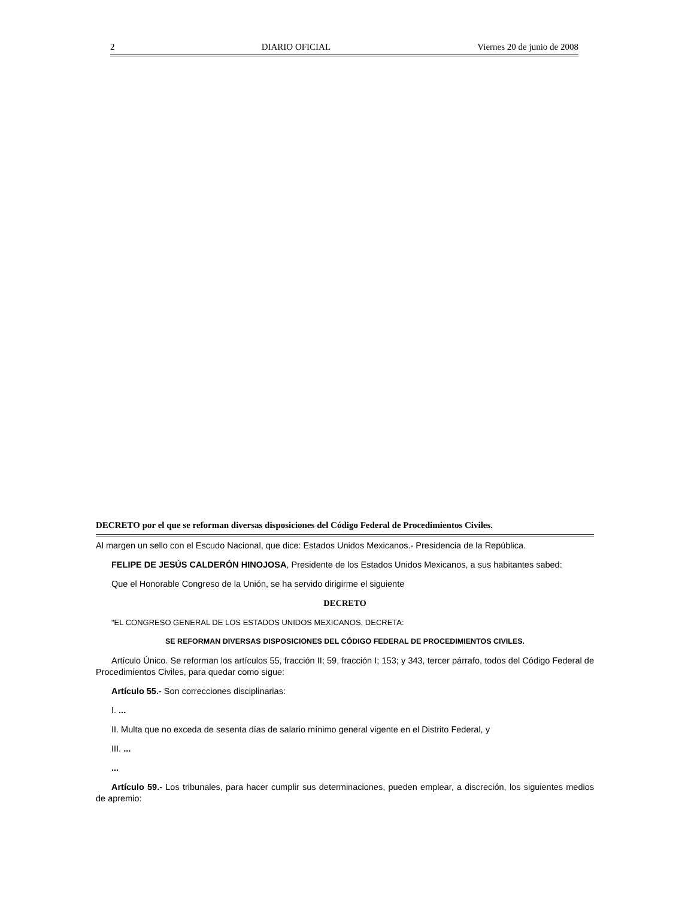2 DIARIO OFICIAL Viernes 20 de junio de 2008
DECRETO por el que se reforman diversas disposiciones del Código Federal de Procedimientos Civiles.
Al margen un sello con el Escudo Nacional, que dice: Estados Unidos Mexicanos.- Presidencia de la República.
FELIPE DE JESÚS CALDERÓN HINOJOSA, Presidente de los Estados Unidos Mexicanos, a sus habitantes sabed:
Que el Honorable Congreso de la Unión, se ha servido dirigirme el siguiente
DECRETO
"EL CONGRESO GENERAL DE LOS ESTADOS UNIDOS MEXICANOS, DECRETA:
SE REFORMAN DIVERSAS DISPOSICIONES DEL CÓDIGO FEDERAL DE PROCEDIMIENTOS CIVILES.
Artículo Único. Se reforman los artículos 55, fracción II; 59, fracción I; 153; y 343, tercer párrafo, todos del Código Federal de Procedimientos Civiles, para quedar como sigue:
Artículo 55.- Son correcciones disciplinarias:
I. ...
II. Multa que no exceda de sesenta días de salario mínimo general vigente en el Distrito Federal, y
III. ...
...
Artículo 59.- Los tribunales, para hacer cumplir sus determinaciones, pueden emplear, a discreción, los siguientes medios de apremio: